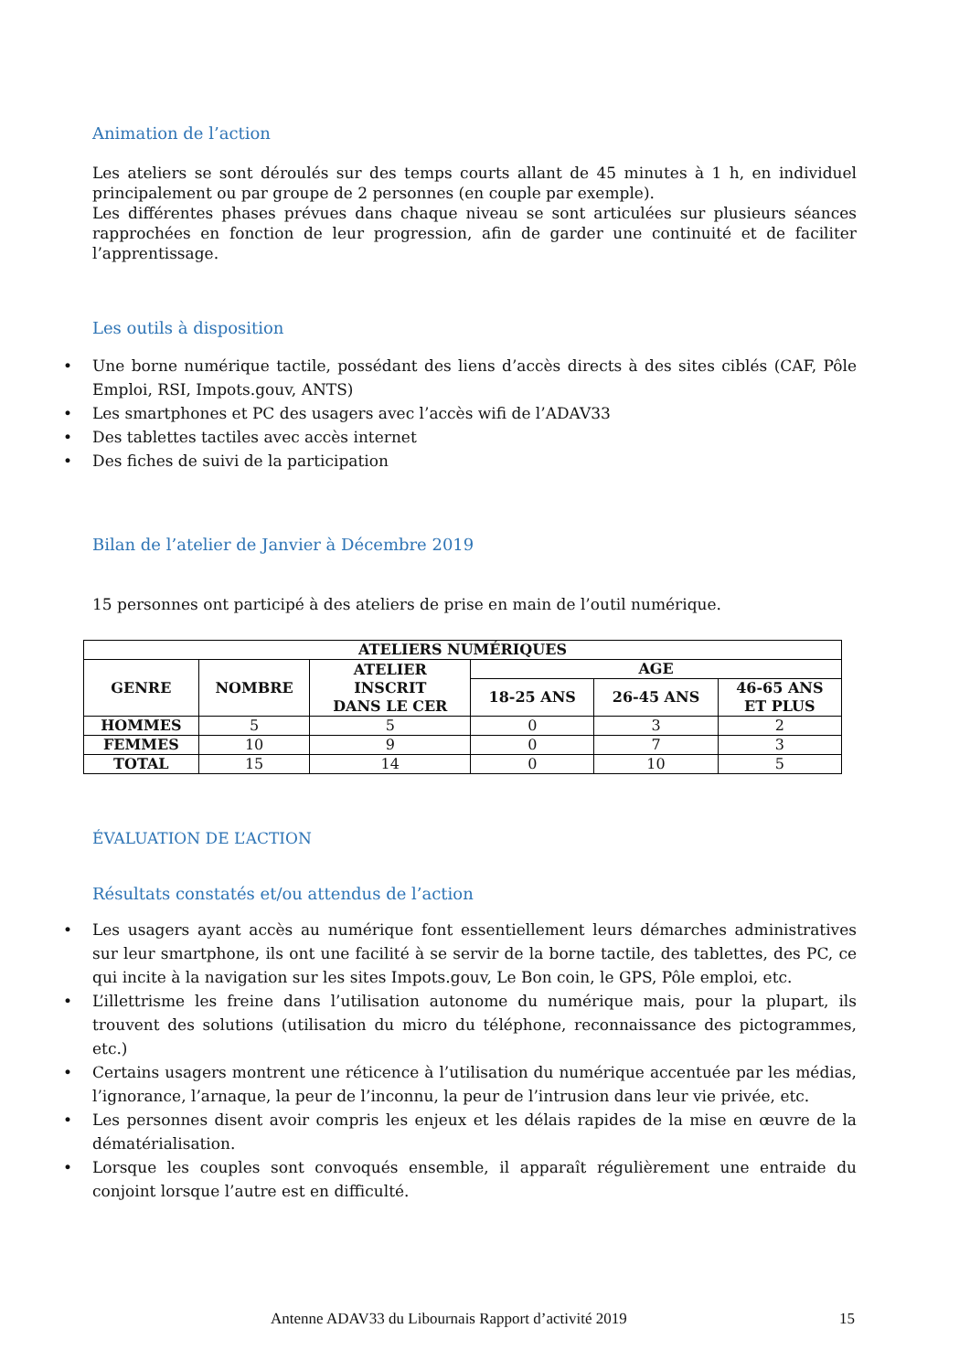Animation de l’action
Les ateliers se sont déroulés sur des temps courts allant de 45 minutes à 1 h, en individuel principalement ou par groupe de 2 personnes (en couple par exemple).
Les différentes phases prévues dans chaque niveau se sont articulées sur plusieurs séances rapprochées en fonction de leur progression, afin de garder une continuité et de faciliter l’apprentissage.
Les outils à disposition
• Une borne numérique tactile, possédant des liens d’accès directs à des sites ciblés (CAF, Pôle Emploi, RSI, Impots.gouv, ANTS)
• Les smartphones et PC des usagers avec l’accès wifi de l’ADAV33
• Des tablettes tactiles avec accès internet
• Des fiches de suivi de la participation
Bilan de l’atelier de Janvier à Décembre 2019
15 personnes ont participé à des ateliers de prise en main de l’outil numérique.
| ATELIERS NUMÉRIQUES | | | | | |
| --- | --- | --- | --- | --- | --- |
| GENRE | NOMBRE | ATELIER INSCRIT DANS LE CER | AGE | | |
| | | | 18-25 ANS | 26-45 ANS | 46-65 ANS ET PLUS |
| HOMMES | 5 | 5 | 0 | 3 | 2 |
| FEMMES | 10 | 9 | 0 | 7 | 3 |
| TOTAL | 15 | 14 | 0 | 10 | 5 |
ÉVALUATION DE L’ACTION
Résultats constatés et/ou attendus de l’action
• Les usagers ayant accès au numérique font essentiellement leurs démarches administratives sur leur smartphone, ils ont une facilité à se servir de la borne tactile, des tablettes, des PC, ce qui incite à la navigation sur les sites Impots.gouv, Le Bon coin, le GPS, Pôle emploi, etc.
• L’illettrisme les freine dans l’utilisation autonome du numérique mais, pour la plupart, ils trouvent des solutions (utilisation du micro du téléphone, reconnaissance des pictogrammes, etc.)
• Certains usagers montrent une réticence à l’utilisation du numérique accentuée par les médias, l’ignorance, l’arnaque, la peur de l’inconnu, la peur de l’intrusion dans leur vie privée, etc.
• Les personnes disent avoir compris les enjeux et les délais rapides de la mise en œuvre de la dématérialisation.
• Lorsque les couples sont convoqués ensemble, il apparaît régulièrement une entraide du conjoint lorsque l’autre est en difficulté.
Antenne ADAV33 du Libournais Rapport d’activité 2019
15